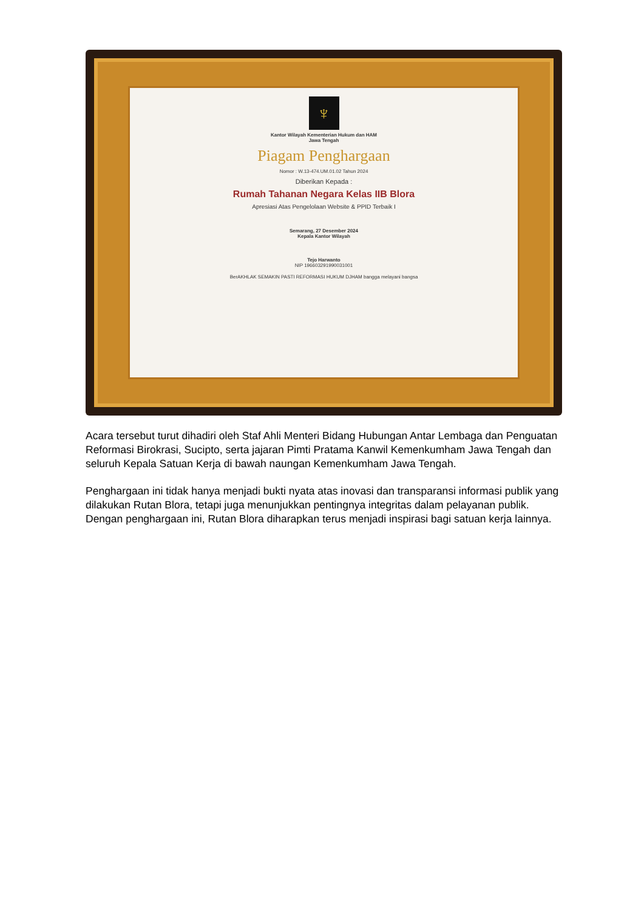♆
Kantor Wilayah Kementerian Hukum dan HAM
Jawa Tengah
Piagam Penghargaan
Nomor : W.13-474.UM.01.02 Tahun 2024
Diberikan Kepada :
Rumah Tahanan Negara Kelas IIB Blora
Apresiasi Atas Pengelolaan Website & PPID Terbaik I
Semarang, 27 Desember 2024
Kepala Kantor Wilayah
Tejo Harwanto
NIP 196603291990031001
BerAKHLAK SEMAKIN PASTI REFORMASI HUKUM DJHAM bangga melayani bangsa
Acara tersebut turut dihadiri oleh Staf Ahli Menteri Bidang Hubungan Antar Lembaga dan Penguatan Reformasi Birokrasi, Sucipto, serta jajaran Pimti Pratama Kanwil Kemenkumham Jawa Tengah dan seluruh Kepala Satuan Kerja di bawah naungan Kemenkumham Jawa Tengah.
Penghargaan ini tidak hanya menjadi bukti nyata atas inovasi dan transparansi informasi publik yang dilakukan Rutan Blora, tetapi juga menunjukkan pentingnya integritas dalam pelayanan publik. Dengan penghargaan ini, Rutan Blora diharapkan terus menjadi inspirasi bagi satuan kerja lainnya.